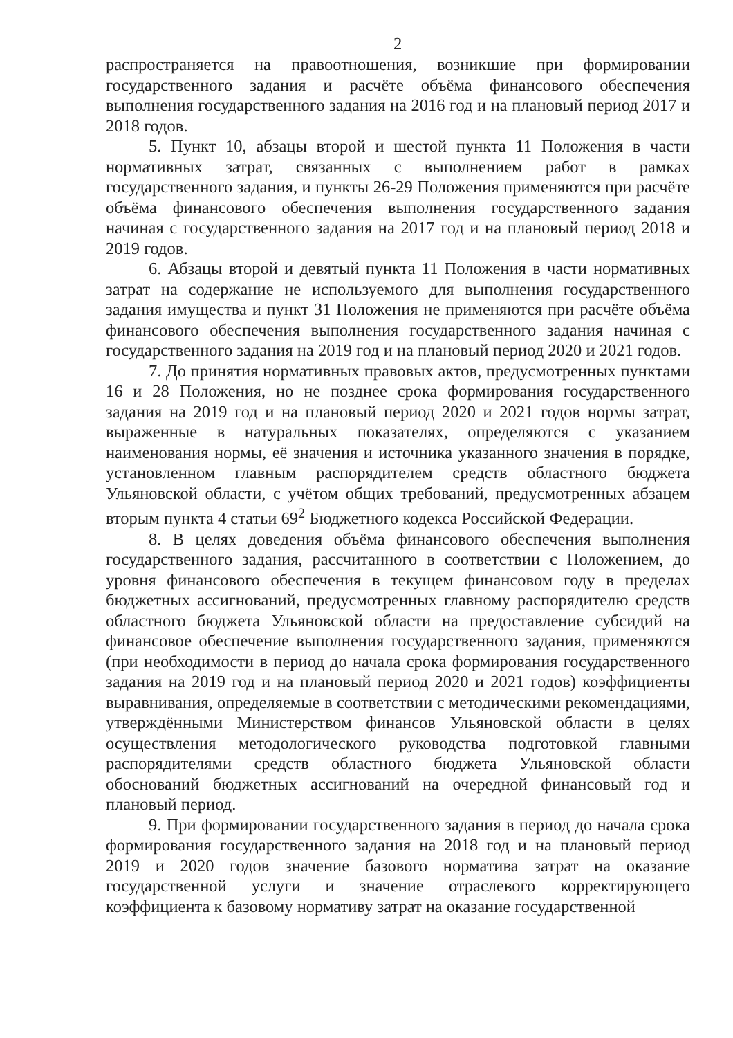2
распространяется на правоотношения, возникшие при формировании государственного задания и расчёте объёма финансового обеспечения выполнения государственного задания на 2016 год и на плановый период 2017 и 2018 годов.
5. Пункт 10, абзацы второй и шестой пункта 11 Положения в части нормативных затрат, связанных с выполнением работ в рамках государственного задания, и пункты 26-29 Положения применяются при расчёте объёма финансового обеспечения выполнения государственного задания начиная с государственного задания на 2017 год и на плановый период 2018 и 2019 годов.
6. Абзацы второй и девятый пункта 11 Положения в части нормативных затрат на содержание не используемого для выполнения государственного задания имущества и пункт 31 Положения не применяются при расчёте объёма финансового обеспечения выполнения государственного задания начиная с государственного задания на 2019 год и на плановый период 2020 и 2021 годов.
7. До принятия нормативных правовых актов, предусмотренных пунктами 16 и 28 Положения, но не позднее срока формирования государственного задания на 2019 год и на плановый период 2020 и 2021 годов нормы затрат, выраженные в натуральных показателях, определяются с указанием наименования нормы, её значения и источника указанного значения в порядке, установленном главным распорядителем средств областного бюджета Ульяновской области, с учётом общих требований, предусмотренных абзацем вторым пункта 4 статьи 69<sup>2</sup> Бюджетного кодекса Российской Федерации.
8. В целях доведения объёма финансового обеспечения выполнения государственного задания, рассчитанного в соответствии с Положением, до уровня финансового обеспечения в текущем финансовом году в пределах бюджетных ассигнований, предусмотренных главному распорядителю средств областного бюджета Ульяновской области на предоставление субсидий на финансовое обеспечение выполнения государственного задания, применяются (при необходимости в период до начала срока формирования государственного задания на 2019 год и на плановый период 2020 и 2021 годов) коэффициенты выравнивания, определяемые в соответствии с методическими рекомендациями, утверждёнными Министерством финансов Ульяновской области в целях осуществления методологического руководства подготовкой главными распорядителями средств областного бюджета Ульяновской области обоснований бюджетных ассигнований на очередной финансовый год и плановый период.
9. При формировании государственного задания в период до начала срока формирования государственного задания на 2018 год и на плановый период 2019 и 2020 годов значение базового норматива затрат на оказание государственной услуги и значение отраслевого корректирующего коэффициента к базовому нормативу затрат на оказание государственной